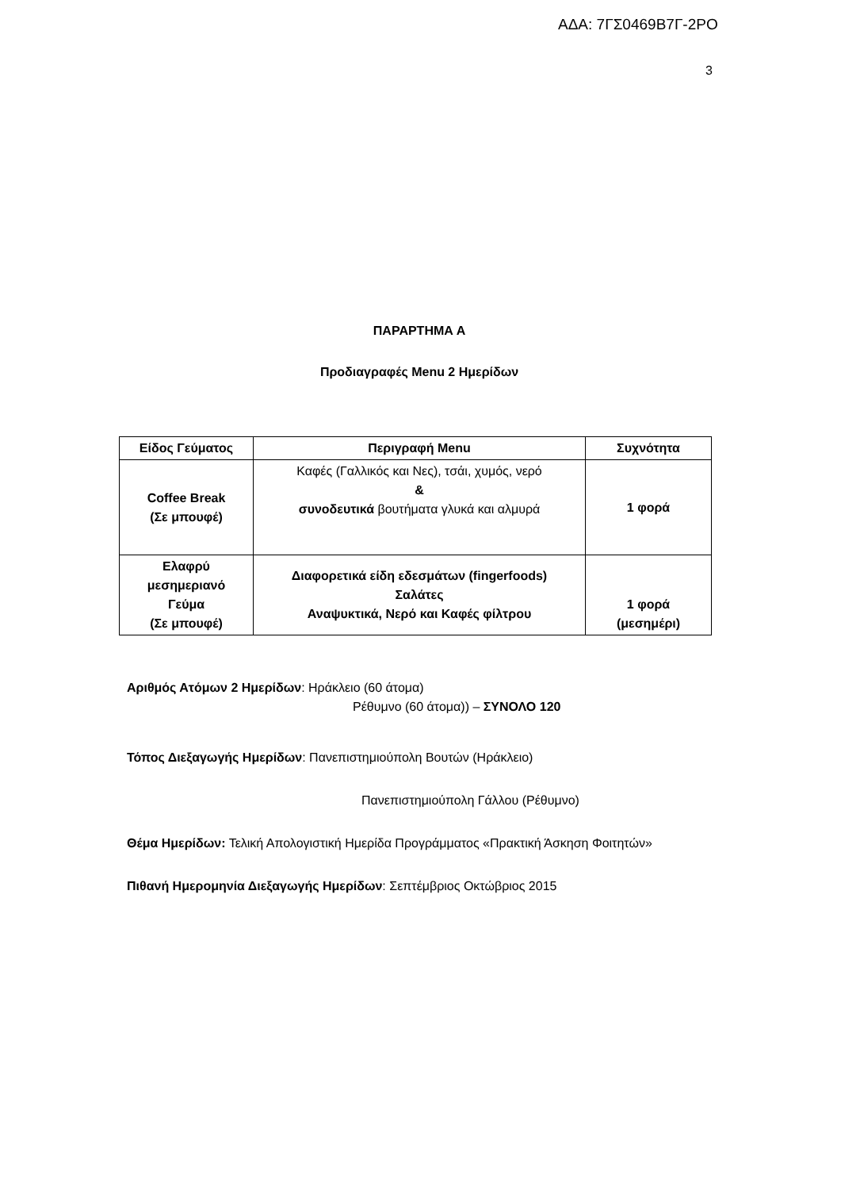ΑΔΑ: 7ΓΣ0469Β7Γ-2ΡΟ
3
ΠΑΡΑΡΤΗΜΑ Α
Προδιαγραφές Menu 2 Ημερίδων
| Είδος Γεύματος | Περιγραφή Menu | Συχνότητα |
| --- | --- | --- |
| Coffee Break (Σε μπουφέ) | Καφές (Γαλλικός και Νες), τσάι, χυμός, νερό & συνοδευτικά βουτήματα γλυκά και αλμυρά | 1 φορά |
| Ελαφρύ μεσημεριανό Γεύμα (Σε μπουφέ) | Διαφορετικά είδη εδεσμάτων (fingerfoods) Σαλάτες Αναψυκτικά, Νερό και Καφές φίλτρου | 1 φορά (μεσημέρι) |
Αριθμός Ατόμων 2 Ημερίδων: Ηράκλειο (60 άτομα)
Ρέθυμνο (60 άτομα)) – ΣΥΝΟΛΟ 120
Τόπος Διεξαγωγής Ημερίδων: Πανεπιστημιούπολη Βουτών (Ηράκλειο)
Πανεπιστημιούπολη Γάλλου (Ρέθυμνο)
Θέμα Ημερίδων: Τελική Απολογιστική Ημερίδα Προγράμματος «Πρακτική Άσκηση Φοιτητών»
Πιθανή Ημερομηνία Διεξαγωγής Ημερίδων: Σεπτέμβριος Οκτώβριος 2015